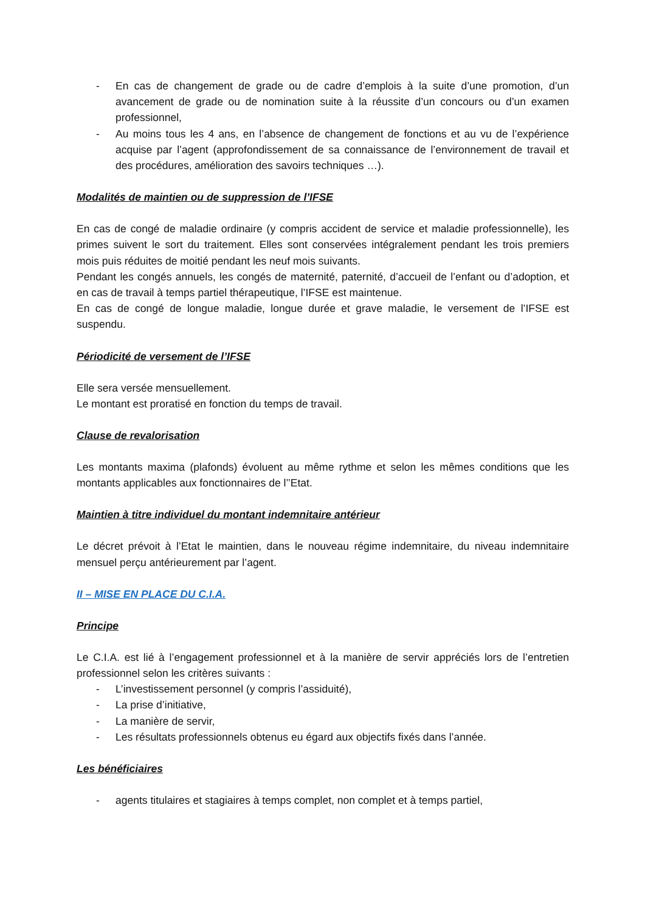- En cas de changement de grade ou de cadre d’emplois à la suite d’une promotion, d’un avancement de grade ou de nomination suite à la réussite d’un concours ou d’un examen professionnel,
- Au moins tous les 4 ans, en l’absence de changement de fonctions et au vu de l’expérience acquise par l’agent (approfondissement de sa connaissance de l’environnement de travail et des procédures, amélioration des savoirs techniques …).
Modalités de maintien ou de suppression de l’IFSE
En cas de congé de maladie ordinaire (y compris accident de service et maladie professionnelle), les primes suivent le sort du traitement. Elles sont conservées intégralement pendant les trois premiers mois puis réduites de moitié pendant les neuf mois suivants.
Pendant les congés annuels, les congés de maternité, paternité, d’accueil de l’enfant ou d’adoption, et en cas de travail à temps partiel thérapeutique, l’IFSE est maintenue.
En cas de congé de longue maladie, longue durée et grave maladie, le versement de l’IFSE est suspendu.
Périodicité de versement de l’IFSE
Elle sera versée mensuellement.
Le montant est proratisé en fonction du temps de travail.
Clause de revalorisation
Les montants maxima (plafonds) évoluent au même rythme et selon les mêmes conditions que les montants applicables aux fonctionnaires de l’’Etat.
Maintien à titre individuel du montant indemnitaire antérieur
Le décret prévoit à l’Etat le maintien, dans le nouveau régime indemnitaire, du niveau indemnitaire mensuel perçu antérieurement par l’agent.
II – MISE EN PLACE DU C.I.A.
Principe
Le C.I.A. est lié à l’engagement professionnel et à la manière de servir appréciés lors de l’entretien professionnel selon les critères suivants :
- L’investissement personnel (y compris l’assiduité),
- La prise d’initiative,
- La manière de servir,
- Les résultats professionnels obtenus eu égard aux objectifs fixés dans l’année.
Les bénéficiaires
- agents titulaires et stagiaires à temps complet, non complet et à temps partiel,